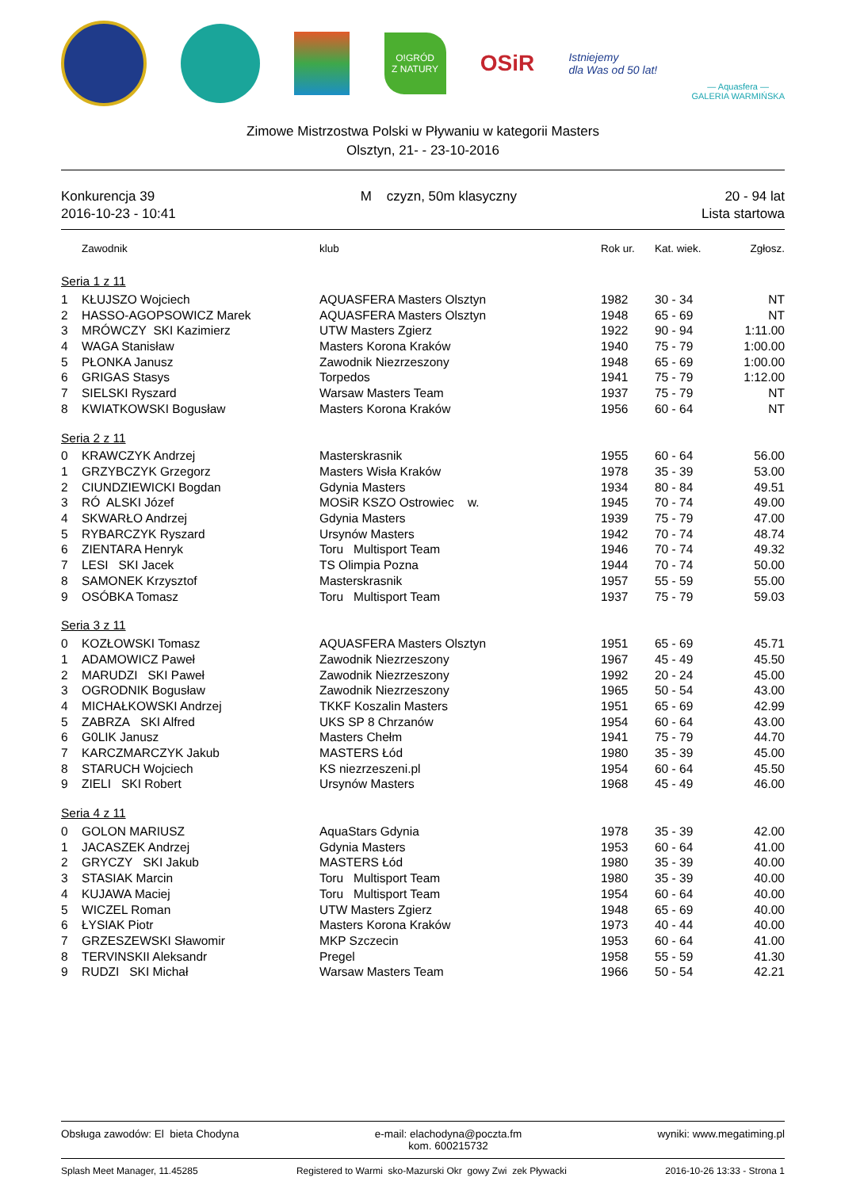O!GRÓD
Z NATURY
OSiR
Istniejemy
dla Was od 50 lat!
— Aquasfera —
GALERIA WARMIŃSKA
Zimowe Mistrzostwa Polski w Pływaniu w kategorii Masters
Olsztyn, 21- - 23-10-2016
Konkurencja 39
2016-10-23 - 10:41
M czyzn, 50m klasyczny 20 - 94 lat
Lista startowa
| | Zawodnik | klub | Rok ur. | Kat. wiek. | Zgłosz. |
| --- | --- | --- | --- | --- | --- |
| Seria 1 z 11 | | | | | |
| 1 | KŁUJSZO Wojciech | AQUASFERA Masters Olsztyn | 1982 | 30 - 34 | NT |
| 2 | HASSO-AGOPSOWICZ Marek | AQUASFERA Masters Olsztyn | 1948 | 65 - 69 | NT |
| 3 | MRÓWCZY SKI Kazimierz | UTW Masters Zgierz | 1922 | 90 - 94 | 1:11.00 |
| 4 | WAGA Stanisław | Masters Korona Kraków | 1940 | 75 - 79 | 1:00.00 |
| 5 | PŁONKA Janusz | Zawodnik Niezrzeszony | 1948 | 65 - 69 | 1:00.00 |
| 6 | GRIGAS Stasys | Torpedos | 1941 | 75 - 79 | 1:12.00 |
| 7 | SIELSKI Ryszard | Warsaw Masters Team | 1937 | 75 - 79 | NT |
| 8 | KWIATKOWSKI Bogusław | Masters Korona Kraków | 1956 | 60 - 64 | NT |
| Seria 2 z 11 | | | | | |
| 0 | KRAWCZYK Andrzej | Masterskrasnik | 1955 | 60 - 64 | 56.00 |
| 1 | GRZYBCZYK Grzegorz | Masters Wisła Kraków | 1978 | 35 - 39 | 53.00 |
| 2 | CIUNDZIEWICKI Bogdan | Gdynia Masters | 1934 | 80 - 84 | 49.51 |
| 3 | RÓ ALSKI Józef | MOSiR KSZO Ostrowiec w. | 1945 | 70 - 74 | 49.00 |
| 4 | SKWARŁO Andrzej | Gdynia Masters | 1939 | 75 - 79 | 47.00 |
| 5 | RYBARCZYK Ryszard | Ursynów Masters | 1942 | 70 - 74 | 48.74 |
| 6 | ZIENTARA Henryk | Toru Multisport Team | 1946 | 70 - 74 | 49.32 |
| 7 | LESI SKI Jacek | TS Olimpia Pozna | 1944 | 70 - 74 | 50.00 |
| 8 | SAMONEK Krzysztof | Masterskrasnik | 1957 | 55 - 59 | 55.00 |
| 9 | OSÓBKA Tomasz | Toru Multisport Team | 1937 | 75 - 79 | 59.03 |
| Seria 3 z 11 | | | | | |
| 0 | KOZŁOWSKI Tomasz | AQUASFERA Masters Olsztyn | 1951 | 65 - 69 | 45.71 |
| 1 | ADAMOWICZ Paweł | Zawodnik Niezrzeszony | 1967 | 45 - 49 | 45.50 |
| 2 | MARUDZI SKI Paweł | Zawodnik Niezrzeszony | 1992 | 20 - 24 | 45.00 |
| 3 | OGRODNIK Bogusław | Zawodnik Niezrzeszony | 1965 | 50 - 54 | 43.00 |
| 4 | MICHAŁKOWSKI Andrzej | TKKF Koszalin Masters | 1951 | 65 - 69 | 42.99 |
| 5 | ZABRZA SKI Alfred | UKS SP 8 Chrzanów | 1954 | 60 - 64 | 43.00 |
| 6 | G0LIK Janusz | Masters Chełm | 1941 | 75 - 79 | 44.70 |
| 7 | KARCZMARCZYK Jakub | MASTERS Łód | 1980 | 35 - 39 | 45.00 |
| 8 | STARUCH Wojciech | KS niezrzeszeni.pl | 1954 | 60 - 64 | 45.50 |
| 9 | ZIELI SKI Robert | Ursynów Masters | 1968 | 45 - 49 | 46.00 |
| Seria 4 z 11 | | | | | |
| 0 | GOLON MARIUSZ | AquaStars Gdynia | 1978 | 35 - 39 | 42.00 |
| 1 | JACASZEK Andrzej | Gdynia Masters | 1953 | 60 - 64 | 41.00 |
| 2 | GRYCZY SKI Jakub | MASTERS Łód | 1980 | 35 - 39 | 40.00 |
| 3 | STASIAK Marcin | Toru Multisport Team | 1980 | 35 - 39 | 40.00 |
| 4 | KUJAWA Maciej | Toru Multisport Team | 1954 | 60 - 64 | 40.00 |
| 5 | WICZEL Roman | UTW Masters Zgierz | 1948 | 65 - 69 | 40.00 |
| 6 | ŁYSIAK Piotr | Masters Korona Kraków | 1973 | 40 - 44 | 40.00 |
| 7 | GRZESZEWSKI Sławomir | MKP Szczecin | 1953 | 60 - 64 | 41.00 |
| 8 | TERVINSKII Aleksandr | Pregel | 1958 | 55 - 59 | 41.30 |
| 9 | RUDZI SKI Michał | Warsaw Masters Team | 1966 | 50 - 54 | 42.21 |
Obsługa zawodów: El bieta Chodyna
e-mail: elachodyna@poczta.fm
kom. 600215732
wyniki: www.megatiming.pl
Splash Meet Manager, 11.45285 Registered to Warmi sko-Mazurski Okr gowy Zwi zek Pływacki
2016-10-26 13:33 - Strona 1